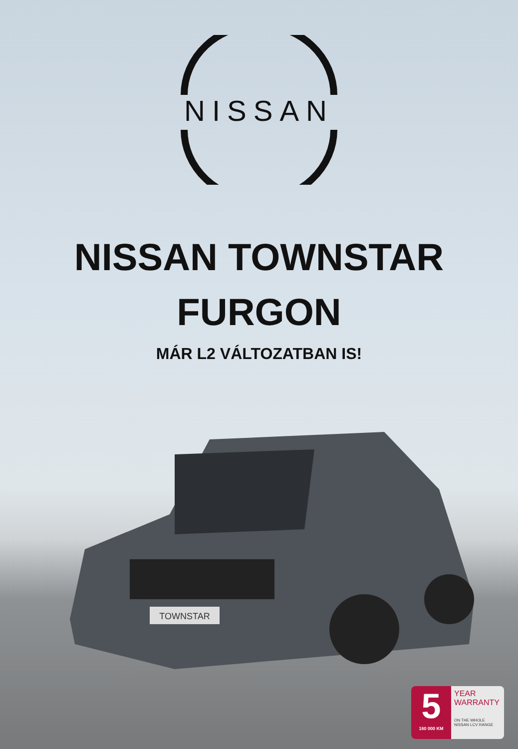NISSAN
NISSAN TOWNSTAR
FURGON
MÁR L2 VÁLTOZATBAN IS!
TOWNSTAR
5
160 000 KM
YEAR
WARRANTY
ON THE WHOLE
NISSAN LCV RANGE